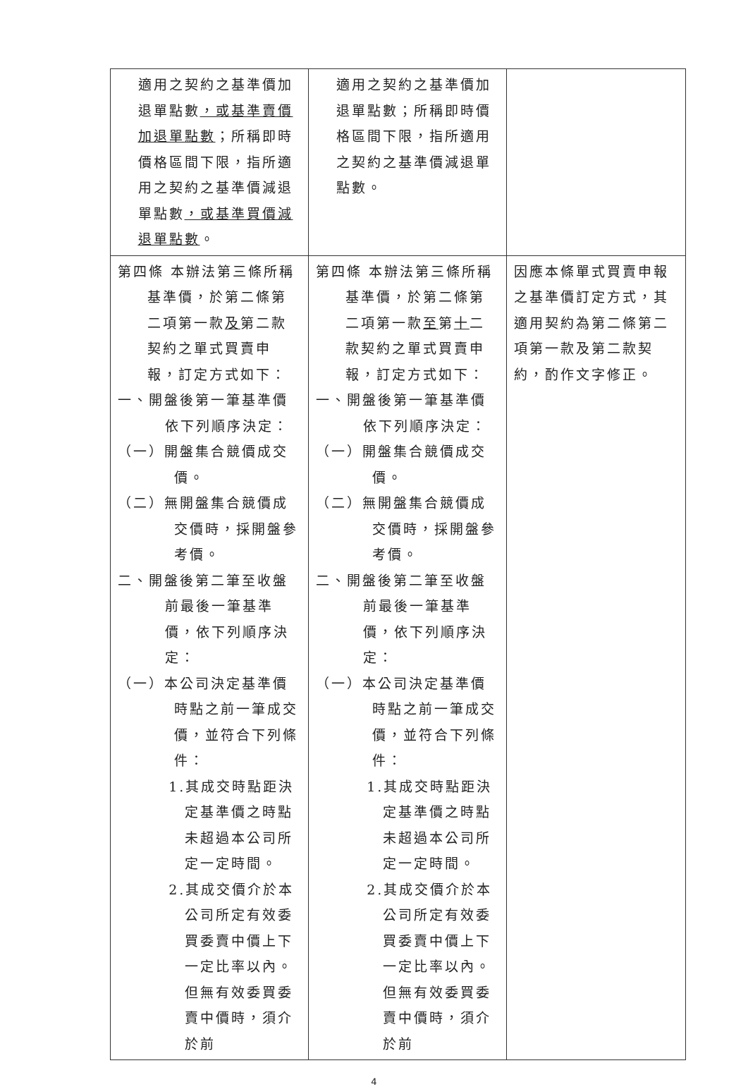| 適用之契約之基準價加退單點數 ，或基準賣價加退單點數 ；所稱即時價格區間下限，指所適用之契約之基準價減退單點數 ，或基準買價減退單點數 。 | 適用之契約之基準價加退單點數；所稱即時價格區間下限，指所適用之契約之基準價減退單點數。 | |
| 第四條 本辦法第三條所稱基準價，於第二條第二項第一款 及 第二款契約之單式買賣申報，訂定方式如下： 一、開盤後第一筆基準價依下列順序決定： （一）開盤集合競價成交價。 （二）無開盤集合競價成交價時，採開盤參考價。 二、開盤後第二筆至收盤前最後一筆基準價，依下列順序決定： （一）本公司決定基準價時點之前一筆成交價，並符合下列條件： 1.其成交時點距決定基準價之時點未超過本公司所定一定時間。 2.其成交價介於本公司所定有效委買委賣中價上下一定比率以內。但無有效委買委賣中價時，須介於前 | 第四條 本辦法第三條所稱基準價，於第二條第二項第一款 至 第 十 二款契約之單式買賣申報，訂定方式如下： 一、開盤後第一筆基準價依下列順序決定： （一）開盤集合競價成交價。 （二）無開盤集合競價成交價時，採開盤參考價。 二、開盤後第二筆至收盤前最後一筆基準價，依下列順序決定： （一）本公司決定基準價時點之前一筆成交價，並符合下列條件： 1.其成交時點距決定基準價之時點未超過本公司所定一定時間。 2.其成交價介於本公司所定有效委買委賣中價上下一定比率以內。但無有效委買委賣中價時，須介於前 | 因應本條單式買賣申報之基準價訂定方式，其適用契約為第二條第二項第一款及第二款契約，酌作文字修正。 |
4